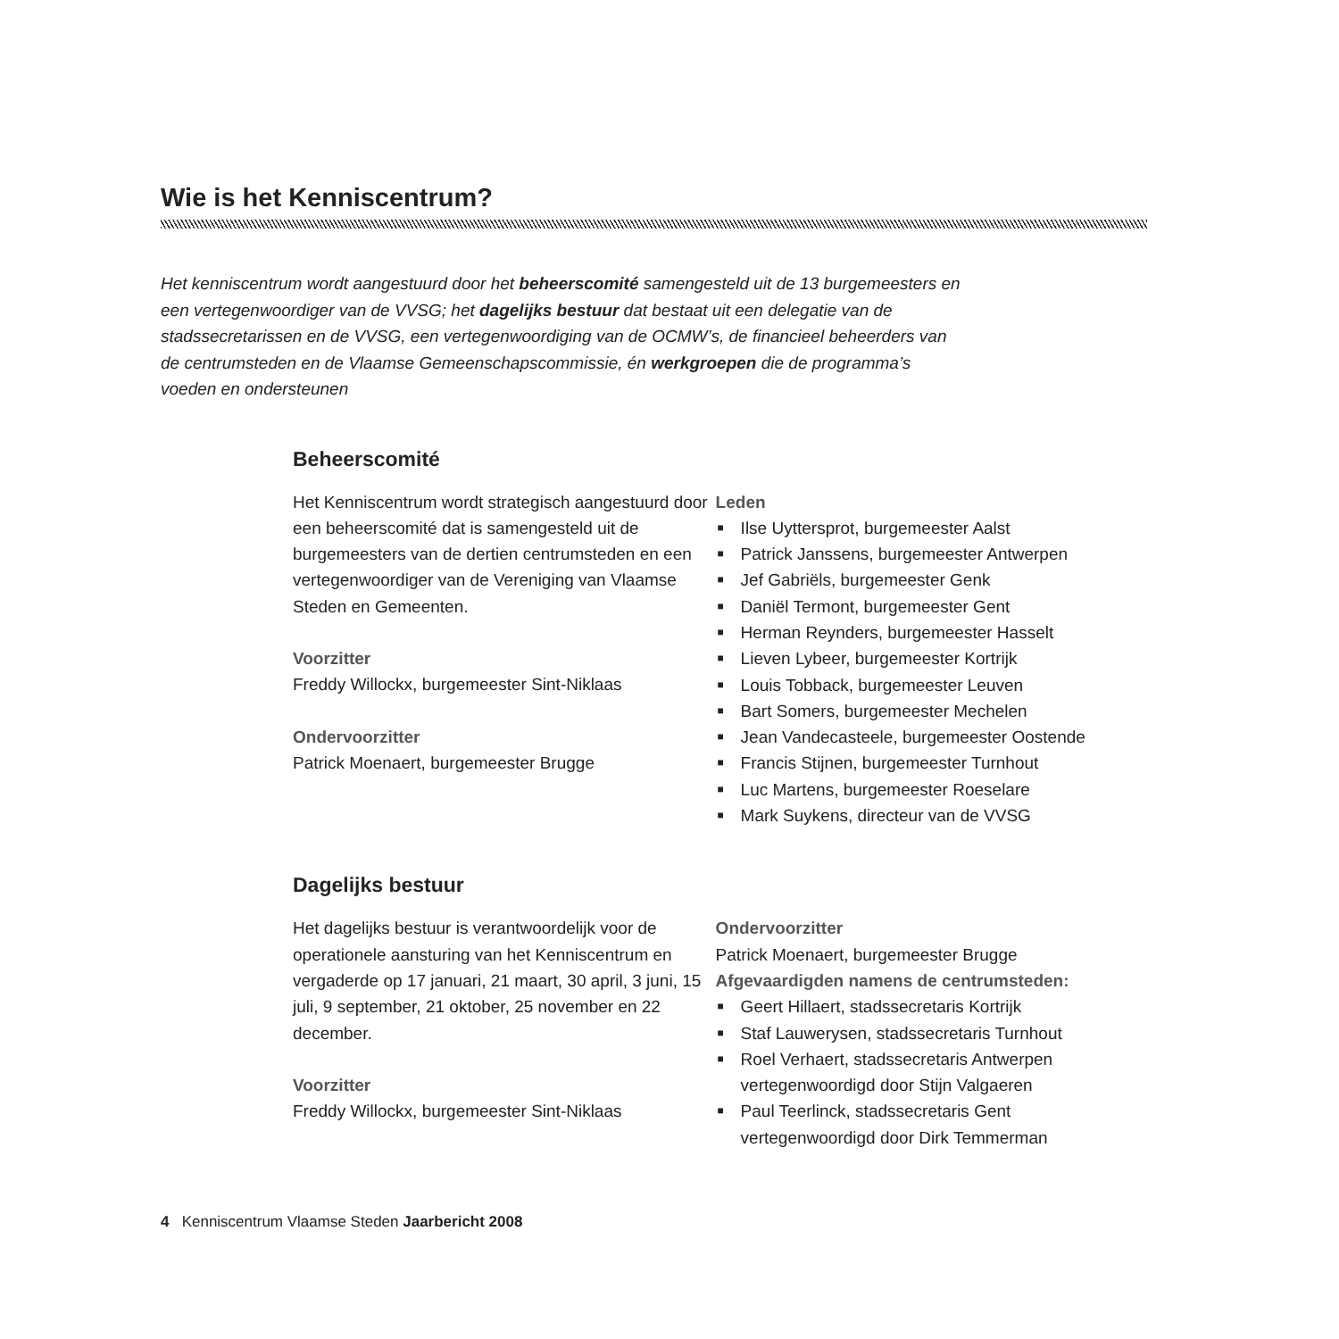Wie is het Kenniscentrum?
Het kenniscentrum wordt aangestuurd door het beheerscomité samengesteld uit de 13 burgemeesters en een vertegenwoordiger van de VVSG; het dagelijks bestuur dat bestaat uit een delegatie van de stadssecretarissen en de VVSG, een vertegenwoordiging van de OCMW’s, de financieel beheerders van de centrumsteden en de Vlaamse Gemeenschapscommissie, én werkgroepen die de programma’s voeden en ondersteunen
Beheerscomité
Het Kenniscentrum wordt strategisch aangestuurd door een beheerscomité dat is samengesteld uit de burgemeesters van de dertien centrumsteden en een vertegenwoordiger van de Vereniging van Vlaamse Steden en Gemeenten.
Voorzitter
Freddy Willockx, burgemeester Sint-Niklaas
Ondervoorzitter
Patrick Moenaert, burgemeester Brugge
Leden
■ Ilse Uyttersprot, burgemeester Aalst
■ Patrick Janssens, burgemeester Antwerpen
■ Jef Gabriëls, burgemeester Genk
■ Daniël Termont, burgemeester Gent
■ Herman Reynders, burgemeester Hasselt
■ Lieven Lybeer, burgemeester Kortrijk
■ Louis Tobback, burgemeester Leuven
■ Bart Somers, burgemeester Mechelen
■ Jean Vandecasteele, burgemeester Oostende
■ Francis Stijnen, burgemeester Turnhout
■ Luc Martens, burgemeester Roeselare
■ Mark Suykens, directeur van de VVSG
Dagelijks bestuur
Het dagelijks bestuur is verantwoordelijk voor de operationele aansturing van het Kenniscentrum en vergaderde op 17 januari, 21 maart, 30 april, 3 juni, 15 juli, 9 september, 21 oktober, 25 november en 22 december.
Voorzitter
Freddy Willockx, burgemeester Sint-Niklaas
Ondervoorzitter
Patrick Moenaert, burgemeester Brugge
Afgevaardigden namens de centrumsteden:
■ Geert Hillaert, stadssecretaris Kortrijk
■ Staf Lauwerysen, stadssecretaris Turnhout
■ Roel Verhaert, stadssecretaris Antwerpen vertegenwoordigd door Stijn Valgaeren
■ Paul Teerlinck, stadssecretaris Gent vertegenwoordigd door Dirk Temmerman
4 Kenniscentrum Vlaamse Steden Jaarbericht 2008